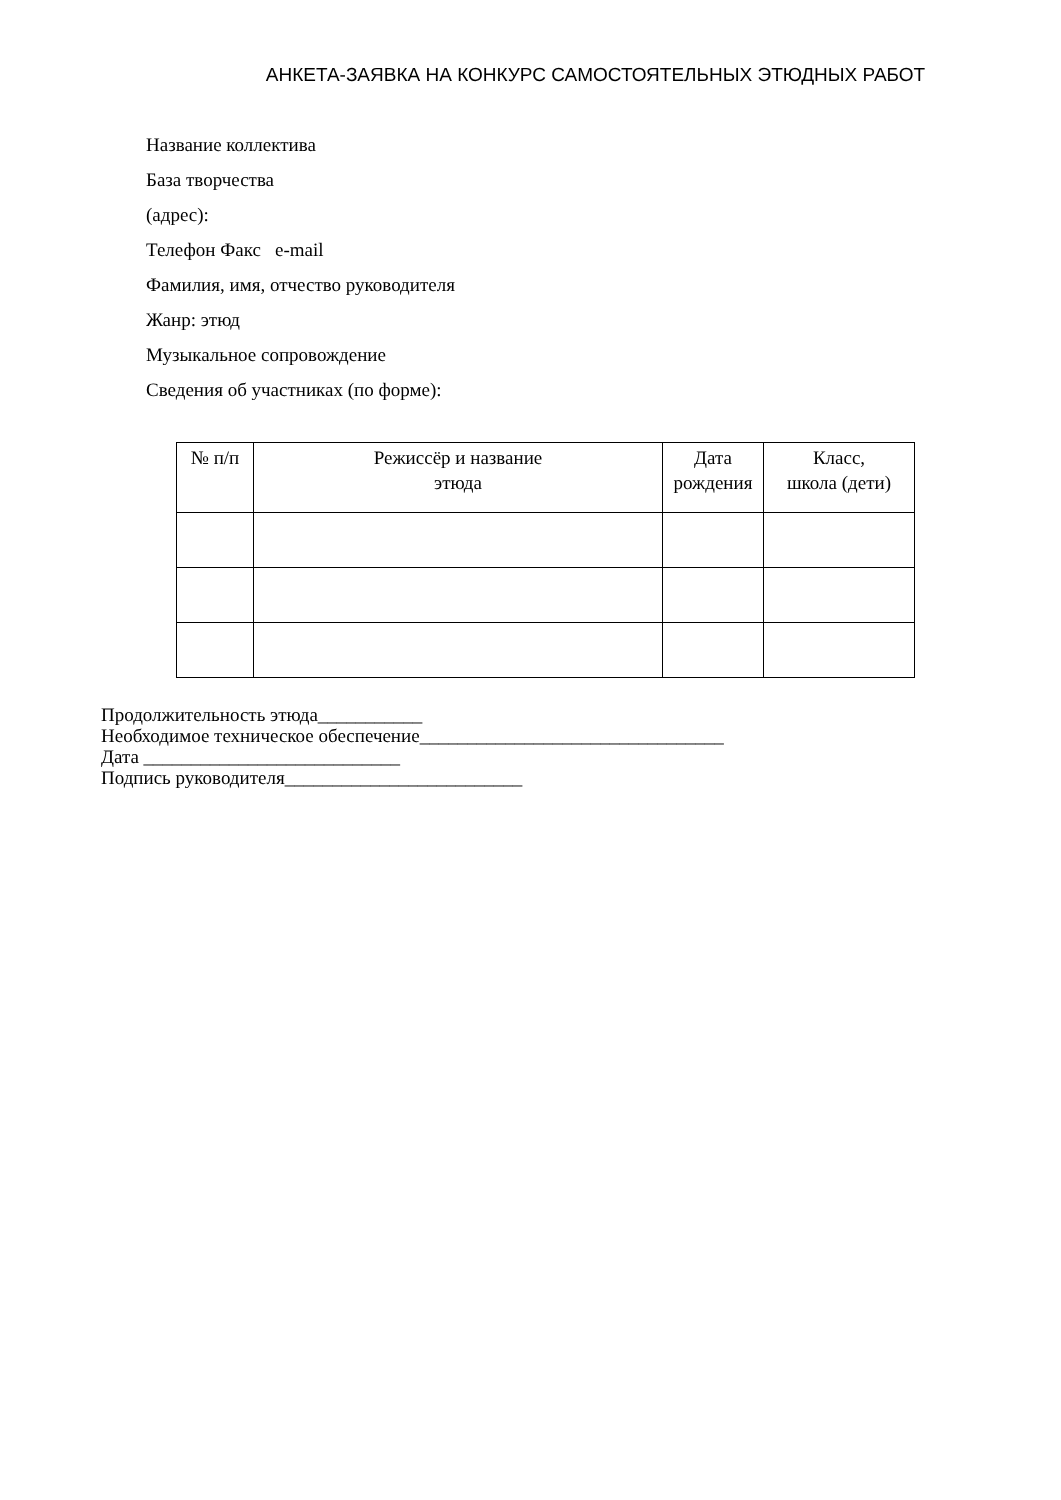АНКЕТА-ЗАЯВКА НА КОНКУРС САМОСТОЯТЕЛЬНЫХ ЭТЮДНЫХ РАБОТ
Название коллектива
База творчества
(адрес):
Телефон Факс e-mail
Фамилия, имя, отчество руководителя
Жанр: этюд
Музыкальное сопровождение
Сведения об участниках (по форме):
| № п/п | Режиссёр и название этюда | Дата рождения | Класс, школа (дети) |
| --- | --- | --- | --- |
Продолжительность этюда___________
Необходимое техническое обеспечение________________________________
Дата ___________________________
Подпись руководителя_________________________